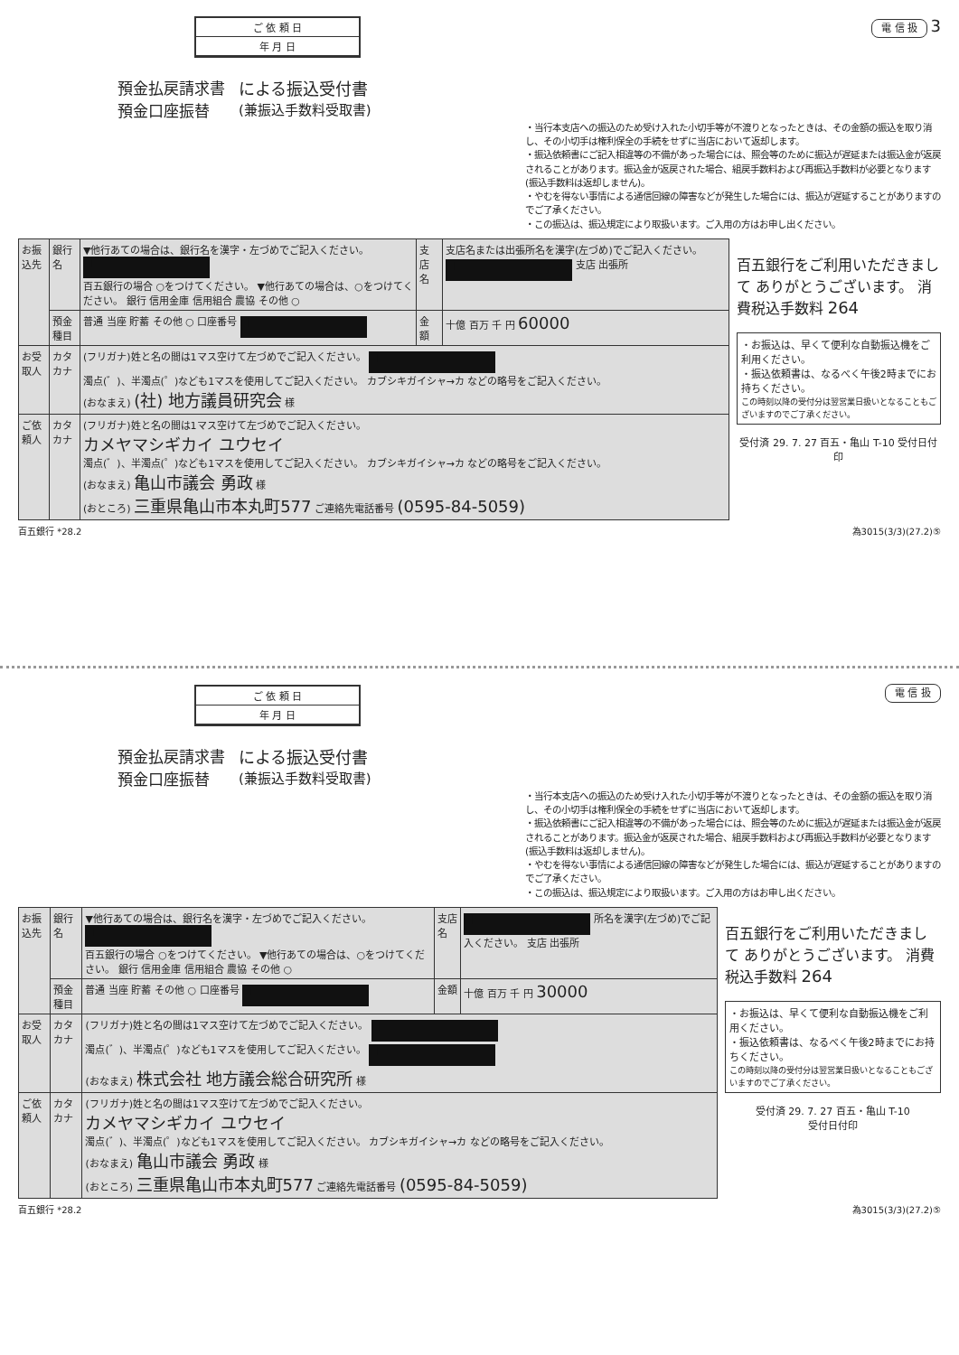ご 依 頼 日
年 月 日
電 信 扱 3
預金払戻請求書
預金口座振替
による振込受付書
(兼振込手数料受取書)
・当行本支店への振込のため受け入れた小切手等が不渡りとなったときは、その金額の振込を取り消し、その小切手は権利保全の手続をせずに当店において返却します。
・振込依頼書にご記入相違等の不備があった場合には、照会等のために振込が遅延または振込金が返戻されることがあります。振込金が返戻された場合、組戻手数料および再振込手数料が必要となります(振込手数料は返却しません)。
・やむを得ない事情による通信回線の障害などが発生した場合には、振込が遅延することがありますのでご了承ください。
・この振込は、振込規定により取扱います。ご入用の方はお申し出ください。
| お振込先 | 銀行名 | ▼他行あての場合は、銀行名を漢字・左づめでご記入ください。 ■ 百五銀行の場合 ○をつけてください。 ▼他行あての場合は、○をつけてください。 銀行 信用金庫 信用組合 農協 その他 ○ | 支店名 | 支店名または出張所名を漢字(左づめ)でご記入ください。 ■ 支店 出張所 |
| | 預金種目 | 普通 当座 貯蓄 その他 ○ 口座番号 ■ | 金額 | 十億 百万 千 円 60000 |
| お受取人 | カタカナ | (フリガナ)姓と名の間は1マス空けて左づめでご記入ください。 ■ 濁点(゛)、半濁点(゜)なども1マスを使用してご記入ください。 カブシキガイシャ→カ などの略号をご記入ください。 (おなまえ) (社) 地方議員研究会 様 | | |
| ご依頼人 | カタカナ | (フリガナ)姓と名の間は1マス空けて左づめでご記入ください。 カメヤマシギカイ ユウセイ 濁点(゛)、半濁点(゜)なども1マスを使用してご記入ください。 カブシキガイシャ→カ などの略号をご記入ください。 (おなまえ) 亀山市議会 勇政 様 (おところ) 三重県亀山市本丸町577 ご連絡先電話番号 (0595-84-5059) | | |
百五銀行をご利用いただきまして ありがとうございます。 消費税込手数料 264
・お振込は、早くて便利な自動振込機をご利用ください。
・振込依頼書は、なるべく午後2時までにお持ちください。
この時刻以降の受付分は翌営業日扱いとなることもございますのでご了承ください。
受付済 29. 7. 27 百五・亀山 T-10 受付日付印
百五銀行 *28.2 為3015(3/3)(27.2)⑤
ご 依 頼 日
年 月 日
電 信 扱
預金払戻請求書
預金口座振替
による振込受付書
(兼振込手数料受取書)
・当行本支店への振込のため受け入れた小切手等が不渡りとなったときは、その金額の振込を取り消し、その小切手は権利保全の手続をせずに当店において返却します。
・振込依頼書にご記入相違等の不備があった場合には、照会等のために振込が遅延または振込金が返戻されることがあります。振込金が返戻された場合、組戻手数料および再振込手数料が必要となります(振込手数料は返却しません)。
・やむを得ない事情による通信回線の障害などが発生した場合には、振込が遅延することがありますのでご了承ください。
・この振込は、振込規定により取扱います。ご入用の方はお申し出ください。
| お振込先 | 銀行名 | ▼他行あての場合は、銀行名を漢字・左づめでご記入ください。 ■ 百五銀行の場合 ○をつけてください。 ▼他行あての場合は、○をつけてください。 銀行 信用金庫 信用組合 農協 その他 ○ | 支店名 | ■ 所名を漢字(左づめ)でご記入ください。 支店 出張所 |
| | 預金種目 | 普通 当座 貯蓄 その他 ○ 口座番号 ■ | 金額 | 十億 百万 千 円 30000 |
| お受取人 | カタカナ | (フリガナ)姓と名の間は1マス空けて左づめでご記入ください。 ■ 濁点(゛)、半濁点(゜)なども1マスを使用してご記入ください。 ■ (おなまえ) 株式会社 地方議会総合研究所 様 | | |
| ご依頼人 | カタカナ | (フリガナ)姓と名の間は1マス空けて左づめでご記入ください。 カメヤマシギカイ ユウセイ 濁点(゛)、半濁点(゜)なども1マスを使用してご記入ください。 カブシキガイシャ→カ などの略号をご記入ください。 (おなまえ) 亀山市議会 勇政 様 (おところ) 三重県亀山市本丸町577 ご連絡先電話番号 (0595-84-5059) | | |
百五銀行をご利用いただきまして ありがとうございます。 消費税込手数料 264
・お振込は、早くて便利な自動振込機をご利用ください。
・振込依頼書は、なるべく午後2時までにお持ちください。
この時刻以降の受付分は翌営業日扱いとなることもございますのでご了承ください。
受付済 29. 7. 27 百五・亀山 T-10
受付日付印
百五銀行 *28.2 為3015(3/3)(27.2)⑤